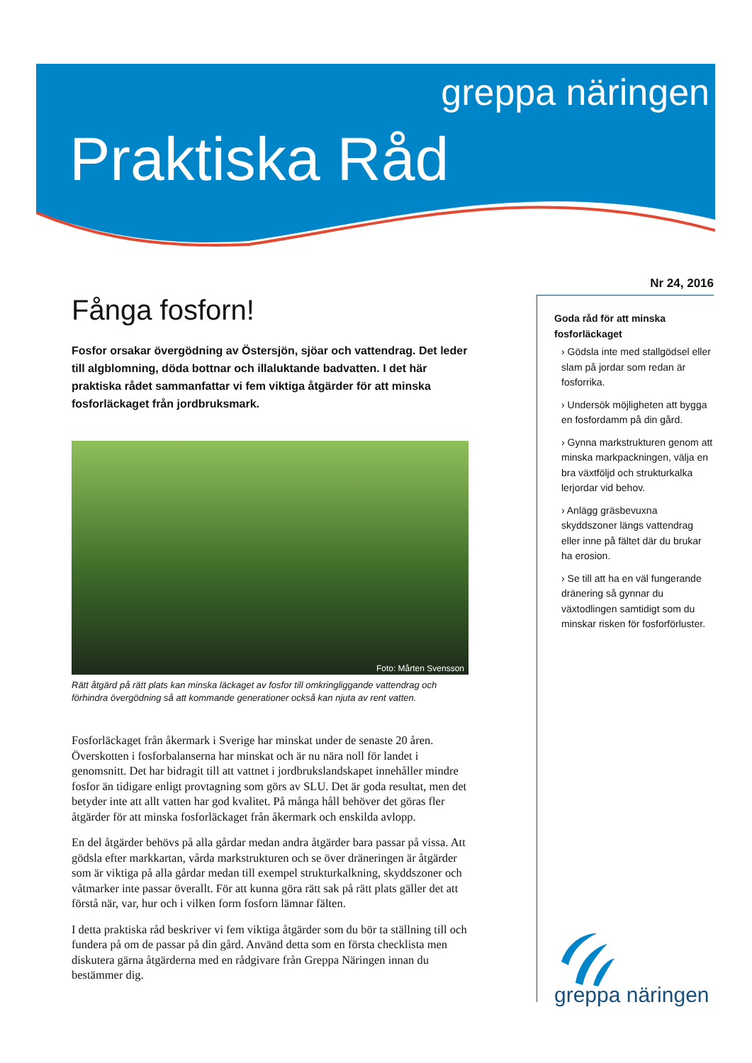greppa näringen
Praktiska Råd
Fånga fosforn!
Fosfor orsakar övergödning av Östersjön, sjöar och vattendrag. Det leder till algblomning, döda bottnar och illaluktande badvatten. I det här praktiska rådet sammanfattar vi fem viktiga åtgärder för att minska fosforläckaget från jordbruksmark.
Foto: Mårten Svensson
Rätt åtgärd på rätt plats kan minska läckaget av fosfor till omkringliggande vattendrag och förhindra övergödning så att kommande generationer också kan njuta av rent vatten.
Fosforläckaget från åkermark i Sverige har minskat under de senaste 20 åren. Överskotten i fosforbalanserna har minskat och är nu nära noll för landet i genomsnitt. Det har bidragit till att vattnet i jordbrukslandskapet innehåller mindre fosfor än tidigare enligt provtagning som görs av SLU. Det är goda resultat, men det betyder inte att allt vatten har god kvalitet. På många håll behöver det göras fler åtgärder för att minska fosforläckaget från åkermark och enskilda avlopp.
En del åtgärder behövs på alla gårdar medan andra åtgärder bara passar på vissa. Att gödsla efter markkartan, vårda markstrukturen och se över dräneringen är åtgärder som är viktiga på alla gårdar medan till exempel strukturkalkning, skyddszoner och våtmarker inte passar överallt. För att kunna göra rätt sak på rätt plats gäller det att förstå när, var, hur och i vilken form fosforn lämnar fälten.
I detta praktiska råd beskriver vi fem viktiga åtgärder som du bör ta ställning till och fundera på om de passar på din gård. Använd detta som en första checklista men diskutera gärna åtgärderna med en rådgivare från Greppa Näringen innan du bestämmer dig.
Nr 24, 2016
Goda råd för att minska fosforläckaget
› Gödsla inte med stallgödsel eller slam på jordar som redan är fosforrika.
› Undersök möjligheten att bygga en fosfordamm på din gård.
› Gynna markstrukturen genom att minska markpackningen, välja en bra växtföljd och strukturkalka lerjordar vid behov.
› Anlägg gräsbevuxna skyddszoner längs vattendrag eller inne på fältet där du brukar ha erosion.
› Se till att ha en väl fungerande dränering så gynnar du växtodlingen samtidigt som du minskar risken för fosforförluster.
greppa näringen